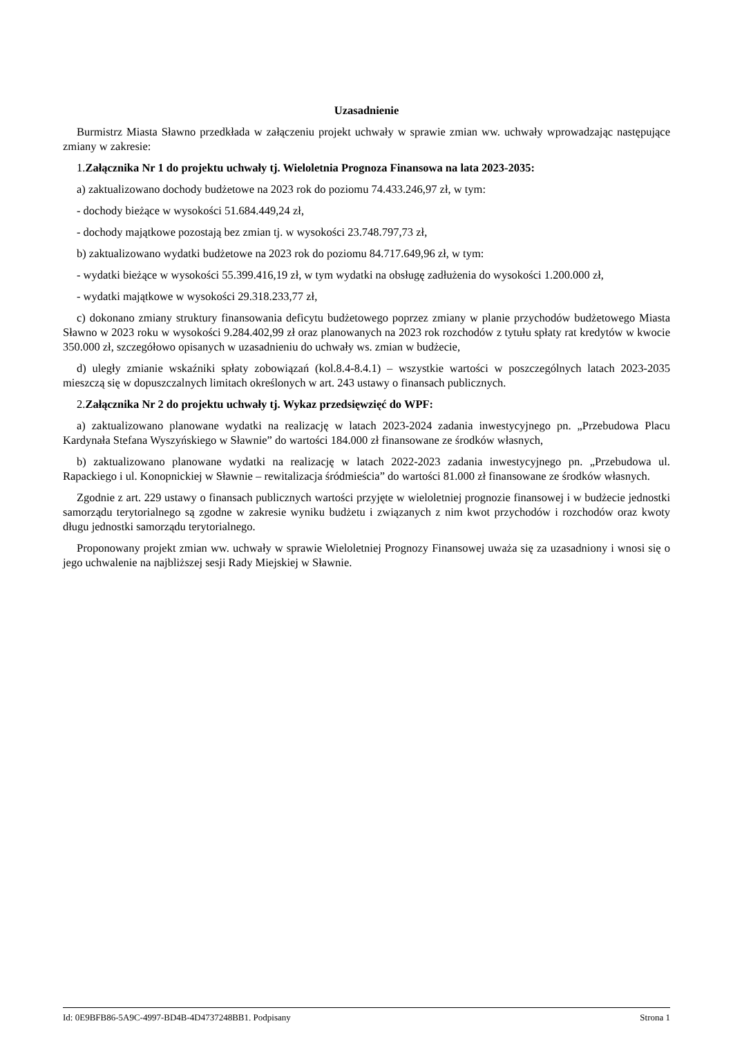Uzasadnienie
Burmistrz Miasta Sławno przedkłada w załączeniu projekt uchwały w sprawie zmian ww. uchwały wprowadzając następujące zmiany w zakresie:
1.Załącznika Nr 1 do projektu uchwały tj. Wieloletnia Prognoza Finansowa na lata 2023-2035:
a) zaktualizowano dochody budżetowe na 2023 rok do poziomu 74.433.246,97 zł, w tym:
- dochody bieżące w wysokości 51.684.449,24 zł,
- dochody majątkowe pozostają bez zmian tj. w wysokości 23.748.797,73 zł,
b) zaktualizowano wydatki budżetowe na 2023 rok do poziomu 84.717.649,96 zł, w tym:
- wydatki bieżące w wysokości 55.399.416,19 zł, w tym wydatki na obsługę zadłużenia do wysokości 1.200.000 zł,
- wydatki majątkowe w wysokości 29.318.233,77 zł,
c) dokonano zmiany struktury finansowania deficytu budżetowego poprzez zmiany w planie przychodów budżetowego Miasta Sławno w 2023 roku w wysokości 9.284.402,99 zł oraz planowanych na 2023 rok rozchodów z tytułu spłaty rat kredytów w kwocie 350.000 zł, szczegółowo opisanych w uzasadnieniu do uchwały ws. zmian w budżecie,
d) uległy zmianie wskaźniki spłaty zobowiązań (kol.8.4-8.4.1) – wszystkie wartości w poszczególnych latach 2023-2035 mieszczą się w dopuszczalnych limitach określonych w art. 243 ustawy o finansach publicznych.
2.Załącznika Nr 2 do projektu uchwały tj. Wykaz przedsięwzięć do WPF:
a) zaktualizowano planowane wydatki na realizację w latach 2023-2024 zadania inwestycyjnego pn. „Przebudowa Placu Kardynała Stefana Wyszyńskiego w Sławnie” do wartości 184.000 zł finansowane ze środków własnych,
b) zaktualizowano planowane wydatki na realizację w latach 2022-2023 zadania inwestycyjnego pn. „Przebudowa ul. Rapackiego i ul. Konopnickiej w Sławnie – rewitalizacja śródmieścia” do wartości 81.000 zł finansowane ze środków własnych.
Zgodnie z art. 229 ustawy o finansach publicznych wartości przyjęte w wieloletniej prognozie finansowej i w budżecie jednostki samorządu terytorialnego są zgodne w zakresie wyniku budżetu i związanych z nim kwot przychodów i rozchodów oraz kwoty długu jednostki samorządu terytorialnego.
Proponowany projekt zmian ww. uchwały w sprawie Wieloletniej Prognozy Finansowej uważa się za uzasadniony i wnosi się o jego uchwalenie na najbliższej sesji Rady Miejskiej w Sławnie.
Id: 0E9BFB86-5A9C-4997-BD4B-4D4737248BB1. Podpisany Strona 1